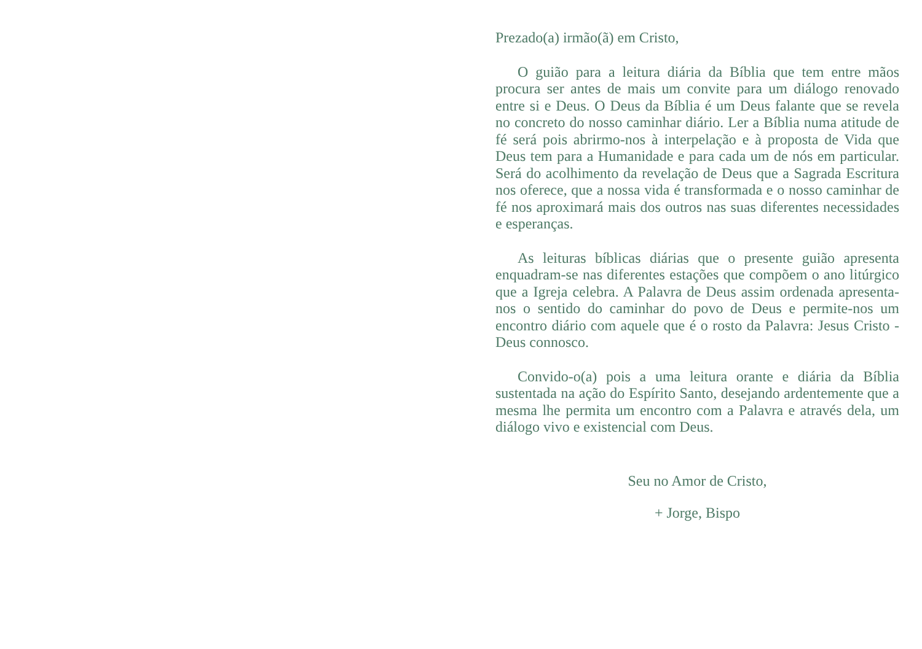Prezado(a) irmão(ã) em Cristo,
O guião para a leitura diária da Bíblia que tem entre mãos procura ser antes de mais um convite para um diálogo renovado entre si e Deus. O Deus da Bíblia é um Deus falante que se revela no concreto do nosso caminhar diário. Ler a Bíblia numa atitude de fé será pois abrirmo-nos à interpelação e à proposta de Vida que Deus tem para a Humanidade e para cada um de nós em particular. Será do acolhimento da revelação de Deus que a Sagrada Escritura nos oferece, que a nossa vida é transformada e o nosso caminhar de fé nos aproximará mais dos outros nas suas diferentes necessidades e esperanças.
As leituras bíblicas diárias que o presente guião apresenta enquadram-se nas diferentes estações que compõem o ano litúrgico que a Igreja celebra. A Palavra de Deus assim ordenada apresenta-nos o sentido do caminhar do povo de Deus e permite-nos um encontro diário com aquele que é o rosto da Palavra: Jesus Cristo - Deus connosco.
Convido-o(a) pois a uma leitura orante e diária da Bíblia sustentada na ação do Espírito Santo, desejando ardentemente que a mesma lhe permita um encontro com a Palavra e através dela, um diálogo vivo e existencial com Deus.
Seu no Amor de Cristo,
+ Jorge, Bispo